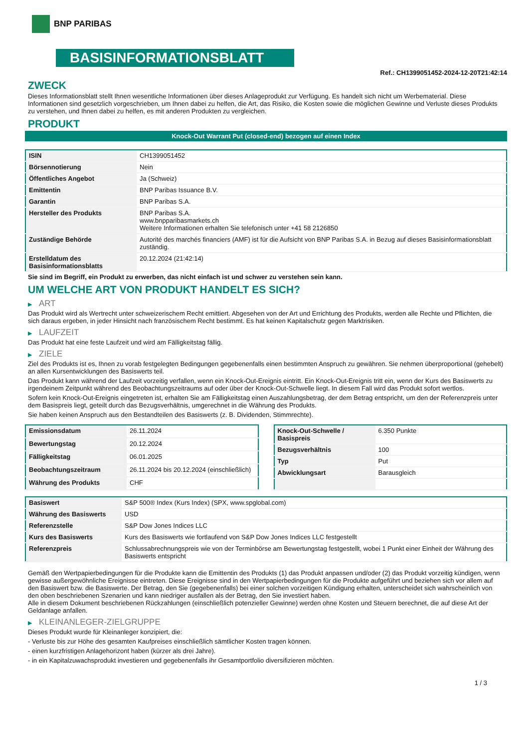BNP PARIBAS
BASISINFORMATIONSBLATT
Ref.: CH1399051452-2024-12-20T21:42:14
ZWECK
Dieses Informationsblatt stellt Ihnen wesentliche Informationen über dieses Anlageprodukt zur Verfügung. Es handelt sich nicht um Werbematerial. Diese Informationen sind gesetzlich vorgeschrieben, um Ihnen dabei zu helfen, die Art, das Risiko, die Kosten sowie die möglichen Gewinne und Verluste dieses Produkts zu verstehen, und Ihnen dabei zu helfen, es mit anderen Produkten zu vergleichen.
PRODUKT
Knock-Out Warrant Put (closed-end) bezogen auf einen Index
| ISIN | CH1399051452 |
| Börsennotierung | Nein |
| Öffentliches Angebot | Ja (Schweiz) |
| Emittentin | BNP Paribas Issuance B.V. |
| Garantin | BNP Paribas S.A. |
| Hersteller des Produkts | BNP Paribas S.A. www.bnpparibasmarkets.ch Weitere Informationen erhalten Sie telefonisch unter +41 58 2126850 |
| Zuständige Behörde | Autorité des marchés financiers (AMF) ist für die Aufsicht von BNP Paribas S.A. in Bezug auf dieses Basisinformationsblatt zuständig. |
| Erstelldatum des Basisinformationsblatts | 20.12.2024 (21:42:14) |
Sie sind im Begriff, ein Produkt zu erwerben, das nicht einfach ist und schwer zu verstehen sein kann.
UM WELCHE ART VON PRODUKT HANDELT ES SICH?
▶ ART
Das Produkt wird als Wertrecht unter schweizerischem Recht emittiert. Abgesehen von der Art und Errichtung des Produkts, werden alle Rechte und Pflichten, die sich daraus ergeben, in jeder Hinsicht nach französischem Recht bestimmt. Es hat keinen Kapitalschutz gegen Marktrisiken.
▶ LAUFZEIT
Das Produkt hat eine feste Laufzeit und wird am Fälligkeitstag fällig.
▶ ZIELE
Ziel des Produkts ist es, Ihnen zu vorab festgelegten Bedingungen gegebenenfalls einen bestimmten Anspruch zu gewähren. Sie nehmen überproportional (gehebelt) an allen Kursentwicklungen des Basiswerts teil.
Das Produkt kann während der Laufzeit vorzeitig verfallen, wenn ein Knock-Out-Ereignis eintritt. Ein Knock-Out-Ereignis tritt ein, wenn der Kurs des Basiswerts zu irgendeinem Zeitpunkt während des Beobachtungszeitraums auf oder über der Knock-Out-Schwelle liegt. In diesem Fall wird das Produkt sofort wertlos.
Sofern kein Knock-Out-Ereignis eingetreten ist, erhalten Sie am Fälligkeitstag einen Auszahlungsbetrag, der dem Betrag entspricht, um den der Referenzpreis unter dem Basispreis liegt, geteilt durch das Bezugsverhältnis, umgerechnet in die Währung des Produkts.
Sie haben keinen Anspruch aus den Bestandteilen des Basiswerts (z. B. Dividenden, Stimmrechte).
| Emissionsdatum | 26.11.2024 |
| Bewertungstag | 20.12.2024 |
| Fälligkeitstag | 06.01.2025 |
| Beobachtungszeitraum | 26.11.2024 bis 20.12.2024 (einschließlich) |
| Währung des Produkts | CHF |
| Knock-Out-Schwelle / Basispreis | 6.350 Punkte |
| Bezugsverhältnis | 100 |
| Typ | Put |
| Abwicklungsart | Barausgleich |
| Basiswert | S&P 500® Index (Kurs Index) (SPX, www.spglobal.com) |
| Währung des Basiswerts | USD |
| Referenzstelle | S&P Dow Jones Indices LLC |
| Kurs des Basiswerts | Kurs des Basiswerts wie fortlaufend von S&P Dow Jones Indices LLC festgestellt |
| Referenzpreis | Schlussabrechnungspreis wie von der Terminbörse am Bewertungstag festgestellt, wobei 1 Punkt einer Einheit der Währung des Basiswerts entspricht |
Gemäß den Wertpapierbedingungen für die Produkte kann die Emittentin des Produkts (1) das Produkt anpassen und/oder (2) das Produkt vorzeitig kündigen, wenn gewisse außergewöhnliche Ereignisse eintreten. Diese Ereignisse sind in den Wertpapierbedingungen für die Produkte aufgeführt und beziehen sich vor allem auf den Basiswert bzw. die Basiswerte. Der Betrag, den Sie (gegebenenfalls) bei einer solchen vorzeitigen Kündigung erhalten, unterscheidet sich wahrscheinlich von den oben beschriebenen Szenarien und kann niedriger ausfallen als der Betrag, den Sie investiert haben.
Alle in diesem Dokument beschriebenen Rückzahlungen (einschließlich potenzieller Gewinne) werden ohne Kosten und Steuern berechnet, die auf diese Art der Geldanlage anfallen.
▶ KLEINANLEGER-ZIELGRUPPE
Dieses Produkt wurde für Kleinanleger konzipiert, die:
- Verluste bis zur Höhe des gesamten Kaufpreises einschließlich sämtlicher Kosten tragen können.
- einen kurzfristigen Anlagehorizont haben (kürzer als drei Jahre).
- in ein Kapitalzuwachsprodukt investieren und gegebenenfalls ihr Gesamtportfolio diversifizieren möchten.
1 / 3